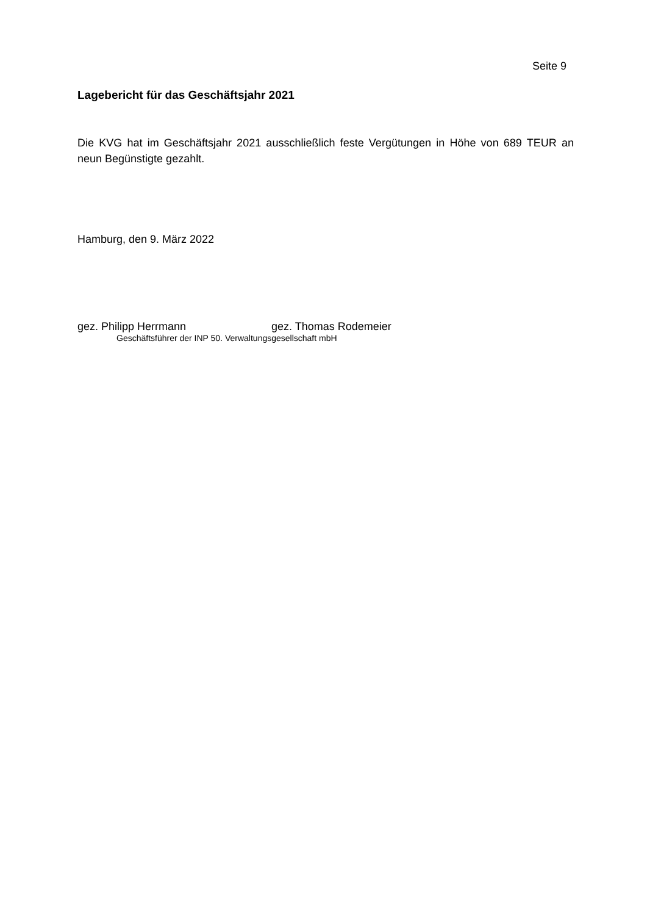Seite 9
Lagebericht für das Geschäftsjahr 2021
Die KVG hat im Geschäftsjahr 2021 ausschließlich feste Vergütungen in Höhe von 689 TEUR an neun Begünstigte gezahlt.
Hamburg, den 9. März 2022
gez. Philipp Herrmann gez. Thomas Rodemeier
Geschäftsführer der INP 50. Verwaltungsgesellschaft mbH